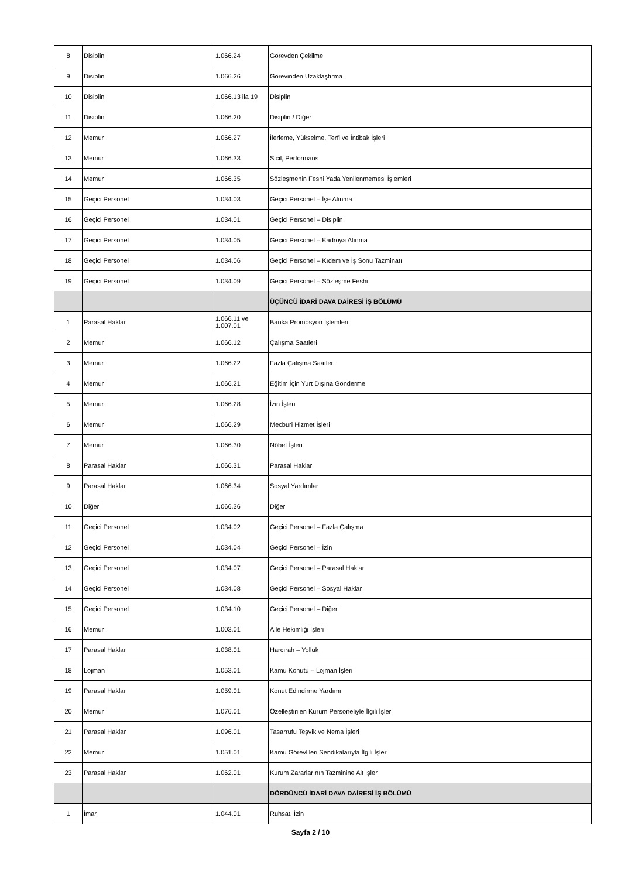| 8 | Disiplin | 1.066.24 | Görevden Çekilme |
| 9 | Disiplin | 1.066.26 | Görevinden Uzaklaştırma |
| 10 | Disiplin | 1.066.13 ila 19 | Disiplin |
| 11 | Disiplin | 1.066.20 | Disiplin / Diğer |
| 12 | Memur | 1.066.27 | İlerleme, Yükselme, Terfi ve İntibak İşleri |
| 13 | Memur | 1.066.33 | Sicil, Performans |
| 14 | Memur | 1.066.35 | Sözleşmenin Feshi Yada Yenilenmemesi İşlemleri |
| 15 | Geçici Personel | 1.034.03 | Geçici Personel – İşe Alınma |
| 16 | Geçici Personel | 1.034.01 | Geçici Personel – Disiplin |
| 17 | Geçici Personel | 1.034.05 | Geçici Personel – Kadroya Alınma |
| 18 | Geçici Personel | 1.034.06 | Geçici Personel – Kıdem ve İş Sonu Tazminatı |
| 19 | Geçici Personel | 1.034.09 | Geçici Personel – Sözleşme Feshi |
| | | | ÜÇÜNCÜ İDARİ DAVA DAİRESİ İŞ BÖLÜMÜ |
| 1 | Parasal Haklar | 1.066.11 ve 1.007.01 | Banka Promosyon İşlemleri |
| 2 | Memur | 1.066.12 | Çalışma Saatleri |
| 3 | Memur | 1.066.22 | Fazla Çalışma Saatleri |
| 4 | Memur | 1.066.21 | Eğitim İçin Yurt Dışına Gönderme |
| 5 | Memur | 1.066.28 | İzin İşleri |
| 6 | Memur | 1.066.29 | Mecburi Hizmet İşleri |
| 7 | Memur | 1.066.30 | Nöbet İşleri |
| 8 | Parasal Haklar | 1.066.31 | Parasal Haklar |
| 9 | Parasal Haklar | 1.066.34 | Sosyal Yardımlar |
| 10 | Diğer | 1.066.36 | Diğer |
| 11 | Geçici Personel | 1.034.02 | Geçici Personel – Fazla Çalışma |
| 12 | Geçici Personel | 1.034.04 | Geçici Personel – İzin |
| 13 | Geçici Personel | 1.034.07 | Geçici Personel – Parasal Haklar |
| 14 | Geçici Personel | 1.034.08 | Geçici Personel – Sosyal Haklar |
| 15 | Geçici Personel | 1.034.10 | Geçici Personel – Diğer |
| 16 | Memur | 1.003.01 | Aile Hekimliği İşleri |
| 17 | Parasal Haklar | 1.038.01 | Harcırah – Yolluk |
| 18 | Lojman | 1.053.01 | Kamu Konutu – Lojman İşleri |
| 19 | Parasal Haklar | 1.059.01 | Konut Edindirme Yardımı |
| 20 | Memur | 1.076.01 | Özelleştirilen Kurum Personeliyle İlgili İşler |
| 21 | Parasal Haklar | 1.096.01 | Tasarrufu Teşvik ve Nema İşleri |
| 22 | Memur | 1.051.01 | Kamu Görevlileri Sendikalarıyla İlgili İşler |
| 23 | Parasal Haklar | 1.062.01 | Kurum Zararlarının Tazminine Ait İşler |
| | | | DÖRDÜNCÜ İDARİ DAVA DAİRESİ İŞ BÖLÜMÜ |
| 1 | İmar | 1.044.01 | Ruhsat, İzin |
Sayfa 2 / 10